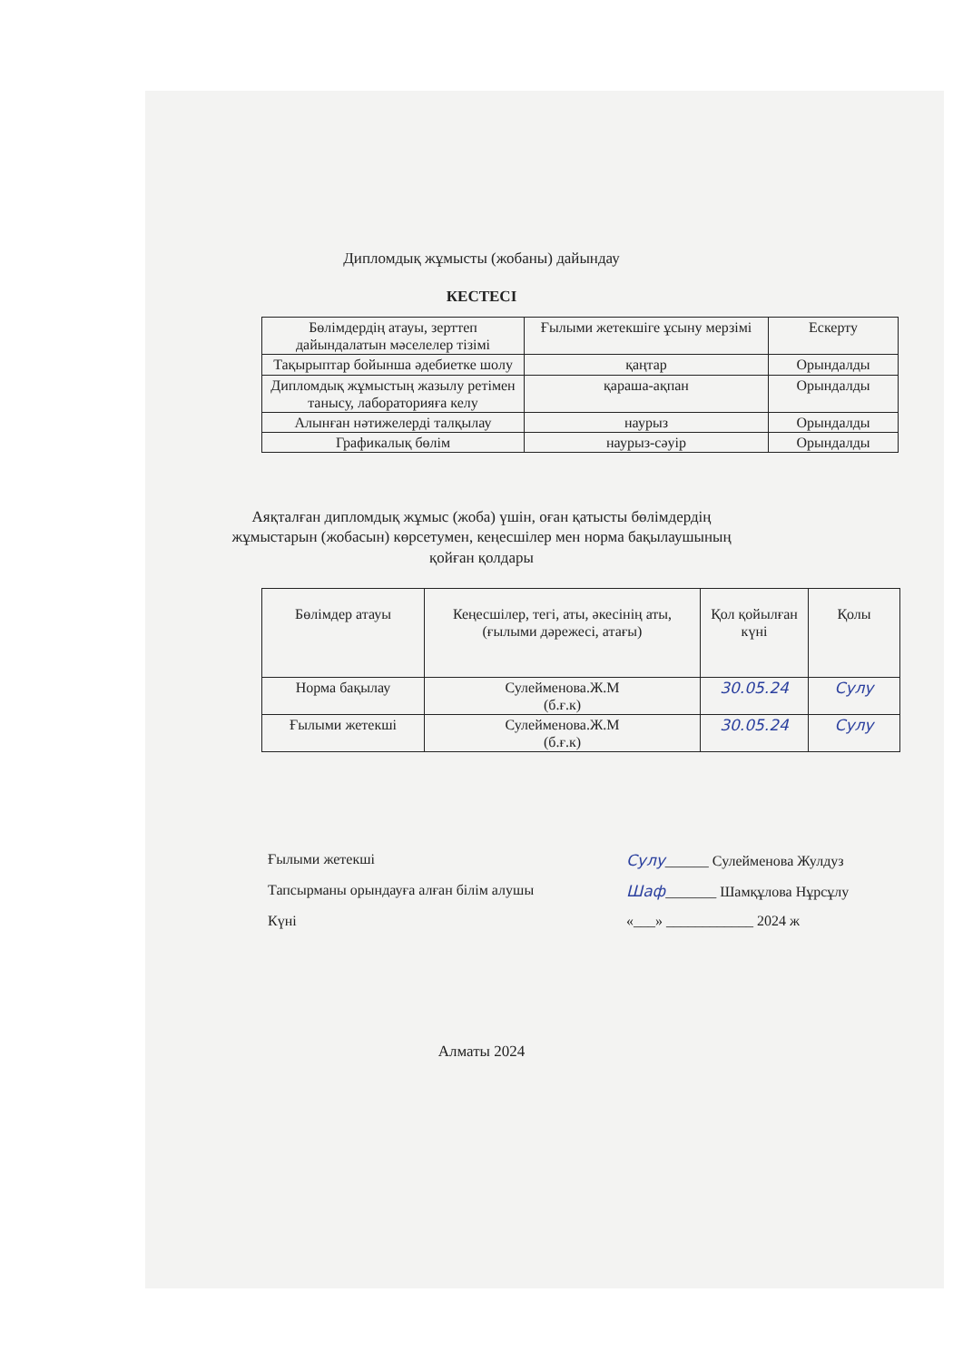Дипломдық жұмысты (жобаны) дайындау
КЕСТЕСІ
| Бөлімдердің атауы, зерттеп дайындалатын мәселелер тізімі | Ғылыми жетекшіге ұсыну мерзімі | Ескерту |
| Тақырыптар бойынша әдебиетке шолу | қаңтар | Орындалды |
| Дипломдық жұмыстың жазылу ретімен танысу, лабораторияға келу | қараша-ақпан | Орындалды |
| Алынған нәтижелерді талқылау | наурыз | Орындалды |
| Графикалық бөлім | наурыз-сәуір | Орындалды |
Аяқталған дипломдық жұмыс (жоба) үшін, оған қатысты бөлімдердің
жұмыстарын (жобасын) көрсетумен, кеңесшілер мен норма бақылаушының
қойған қолдары
| Бөлімдер атауы | Кеңесшілер, тегі, аты, әкесінің аты, (ғылыми дәрежесі, атағы) | Қол қойылған күні | Қолы |
| Норма бақылау | Сулейменова.Ж.М (б.ғ.к) | 30.05.24 | Сулу |
| Ғылыми жетекші | Сулейменова.Ж.М (б.ғ.к) | 30.05.24 | Сулу |
Ғылыми жетекші Сулу______ Сулейменова Жулдуз
Тапсырманы орындауға алған білім алушы Шаф_______ Шамқұлова Нұрсұлу
Күні «___» ____________ 2024 ж
Алматы 2024